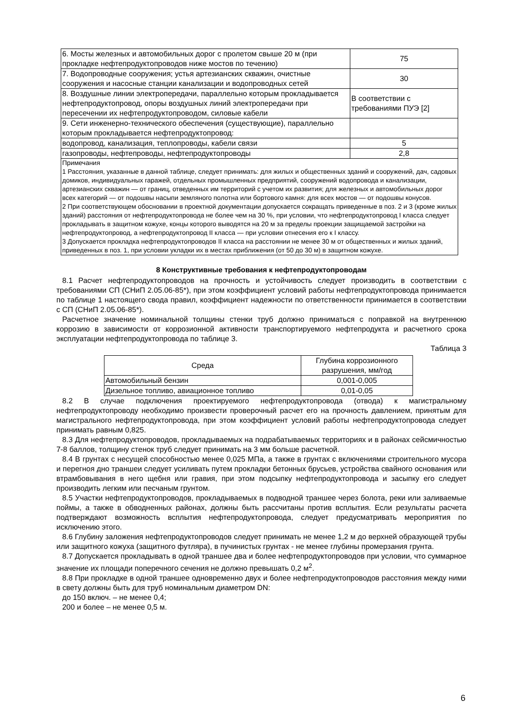| 6. Мосты железных и автомобильных дорог с пролетом свыше 20 м (при прокладке нефтепродуктопроводов ниже мостов по течению) | 75 |
| 7. Водопроводные сооружения; устья артезианских скважин, очистные сооружения и насосные станции канализации и водопроводных сетей | 30 |
| 8. Воздушные линии электропередачи, параллельно которым прокладывается нефтепродуктопровод, опоры воздушных линий электропередачи при пересечении их нефтепродуктопроводом, силовые кабели | В соответствии с требованиями ПУЭ [2] |
| 9. Сети инженерно-технического обеспечения (существующие), параллельно которым прокладывается нефтепродуктопровод: | |
| водопровод, канализация, теплопроводы, кабели связи | 5 |
| газопроводы, нефтепроводы, нефтепродуктопроводы | 2,8 |
| Примечания 1 Расстояния, указанные в данной таблице, следует принимать: для жилых и общественных зданий и сооружений, дач, садовых домиков, индивидуальных гаражей, отдельных промышленных предприятий, сооружений водопровода и канализации, артезианских скважин — от границ, отведенных им территорий с учетом их развития; для железных и автомобильных дорог всех категорий — от подошвы насыпи земляного полотна или бортового камня: для всех мостов — от подошвы конусов. 2 При соответствующем обосновании в проектной документации допускается сокращать приведенные в поз. 2 и 3 (кроме жилых зданий) расстояния от нефтепродуктопровода не более чем на 30 %, при условии, что нефтепродуктопровод I класса следует прокладывать в защитном кожухе, концы которого выводятся на 20 м за пределы проекции защищаемой застройки на нефтепродуктопровод, а нефтепродуктопровод II класса — при условии отнесения его к I классу. 3 Допускается прокладка нефтепродуктопроводов II класса на расстоянии не менее 30 м от общественных и жилых зданий, приведенных в поз. 1, при условии укладки их в местах приближения (от 50 до 30 м) в защитном кожухе. | |
8 Конструктивные требования к нефтепродуктопроводам
8.1 Расчет нефтепродуктопроводов на прочность и устойчивость следует производить в соответствии с требованиями СП (СНиП 2.05.06-85*), при этом коэффициент условий работы нефтепродуктопровода принимается по таблице 1 настоящего свода правил, коэффициент надежности по ответственности принимается в соответствии с СП (СНиП 2.05.06-85*).
Расчетное значение номинальной толщины стенки труб должно приниматься с поправкой на внутреннюю коррозию в зависимости от коррозионной активности транспортируемого нефтепродукта и расчетного срока эксплуатации нефтепродуктопровода по таблице 3.
Таблица 3
| Среда | Глубина коррозионного разрушения, мм/год |
| --- | --- |
| Автомобильный бензин | 0,001-0,005 |
| Дизельное топливо, авиационное топливо | 0,01-0,05 |
8.2 В случае подключения проектируемого нефтепродуктопровода (отвода) к магистральному нефтепродуктопроводу необходимо произвести проверочный расчет его на прочность давлением, принятым для магистрального нефтепродуктопровода, при этом коэффициент условий работы нефтепродуктопровода следует принимать равным 0,825.
8.3 Для нефтепродуктопроводов, прокладываемых на подрабатываемых территориях и в районах сейсмичностью 7-8 баллов, толщину стенок труб следует принимать на 3 мм больше расчетной.
8.4 В грунтах с несущей способностью менее 0,025 МПа, а также в грунтах с включениями строительного мусора и перегноя дно траншеи следует усиливать путем прокладки бетонных брусьев, устройства свайного основания или втрамбовывания в него щебня или гравия, при этом подсыпку нефтепродуктопровода и засыпку его следует производить легким или песчаным грунтом.
8.5 Участки нефтепродуктопроводов, прокладываемых в подводной траншее через болота, реки или заливаемые поймы, а также в обводненных районах, должны быть рассчитаны против всплытия. Если результаты расчета подтверждают возможность всплытия нефтепродуктопровода, следует предусматривать мероприятия по исключению этого.
8.6 Глубину заложения нефтепродуктопроводов следует принимать не менее 1,2 м до верхней образующей трубы или защитного кожуха (защитного футляра), в пучинистых грунтах - не менее глубины промерзания грунта.
8.7 Допускается прокладывать в одной траншее два и более нефтепродуктопроводов при условии, что суммарное значение их площади поперечного сечения не должно превышать 0,2 м<sup>2</sup>.
8.8 При прокладке в одной траншее одновременно двух и более нефтепродуктопроводов расстояния между ними в свету должны быть для труб номинальным диаметром DN:
до 150 включ. – не менее 0,4;
200 и более – не менее 0,5 м.
6